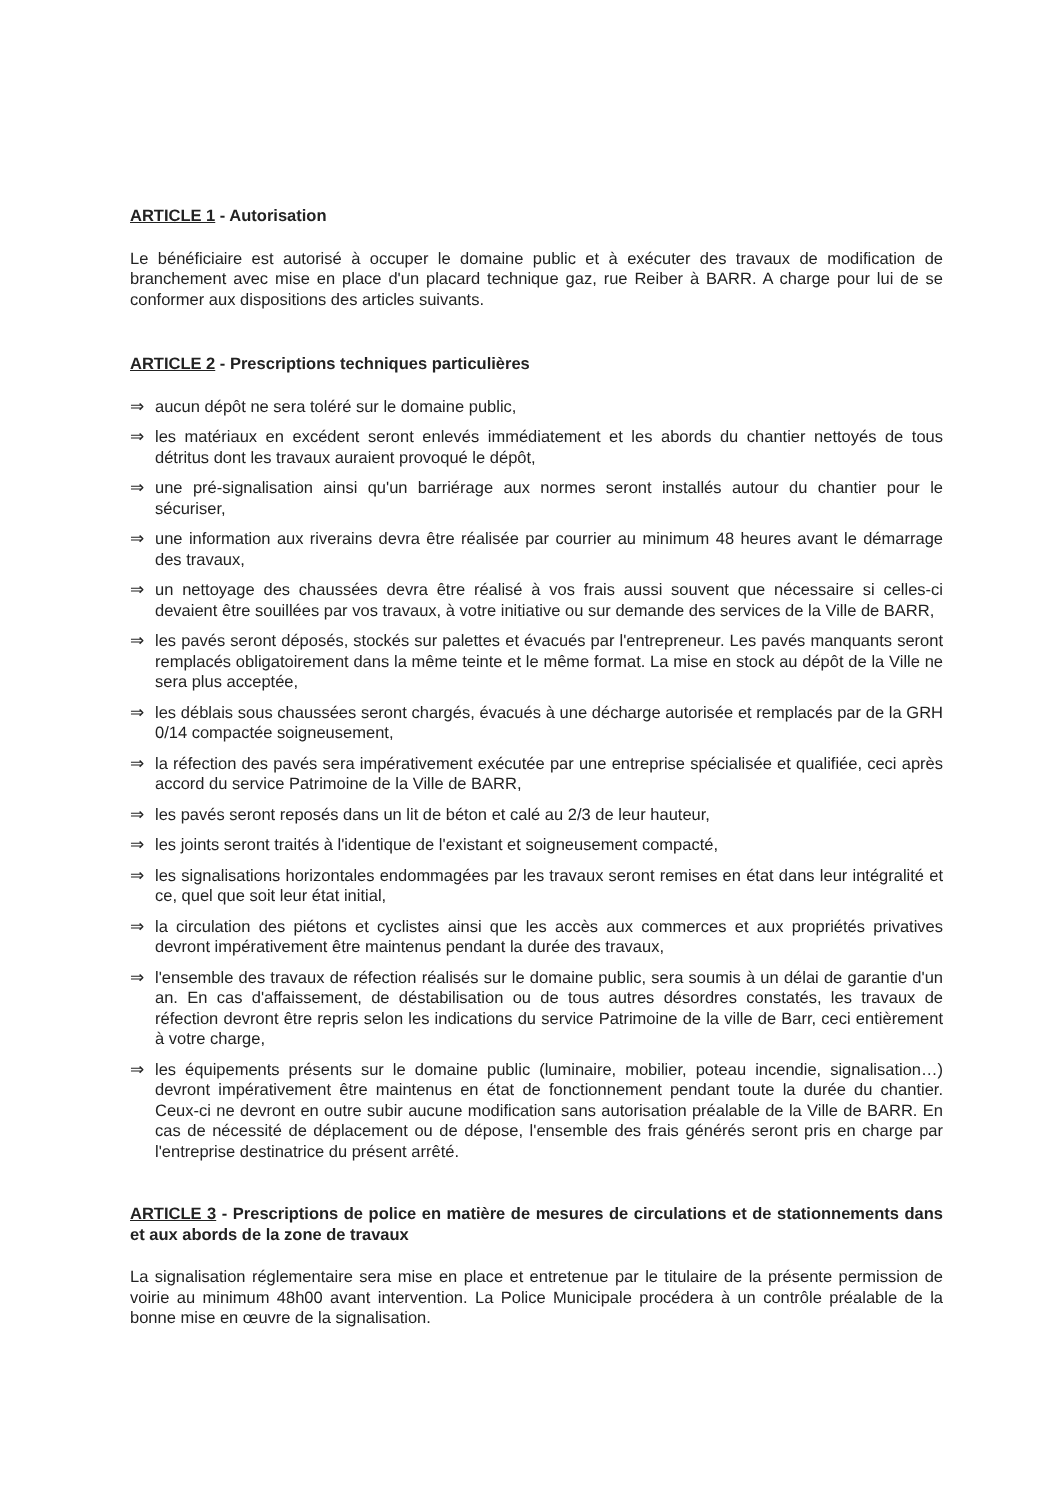ARTICLE 1 - Autorisation
Le bénéficiaire est autorisé à occuper le domaine public et à exécuter des travaux de modification de branchement avec mise en place d'un placard technique gaz, rue Reiber à BARR. A charge pour lui de se conformer aux dispositions des articles suivants.
ARTICLE 2 - Prescriptions techniques particulières
⇒ aucun dépôt ne sera toléré sur le domaine public,
⇒ les matériaux en excédent seront enlevés immédiatement et les abords du chantier nettoyés de tous détritus dont les travaux auraient provoqué le dépôt,
⇒ une pré-signalisation ainsi qu'un barriérage aux normes seront installés autour du chantier pour le sécuriser,
⇒ une information aux riverains devra être réalisée par courrier au minimum 48 heures avant le démarrage des travaux,
⇒ un nettoyage des chaussées devra être réalisé à vos frais aussi souvent que nécessaire si celles-ci devaient être souillées par vos travaux, à votre initiative ou sur demande des services de la Ville de BARR,
⇒ les pavés seront déposés, stockés sur palettes et évacués par l'entrepreneur. Les pavés manquants seront remplacés obligatoirement dans la même teinte et le même format. La mise en stock au dépôt de la Ville ne sera plus acceptée,
⇒ les déblais sous chaussées seront chargés, évacués à une décharge autorisée et remplacés par de la GRH 0/14 compactée soigneusement,
⇒ la réfection des pavés sera impérativement exécutée par une entreprise spécialisée et qualifiée, ceci après accord du service Patrimoine de la Ville de BARR,
⇒ les pavés seront reposés dans un lit de béton et calé au 2/3 de leur hauteur,
⇒ les joints seront traités à l'identique de l'existant et soigneusement compacté,
⇒ les signalisations horizontales endommagées par les travaux seront remises en état dans leur intégralité et ce, quel que soit leur état initial,
⇒ la circulation des piétons et cyclistes ainsi que les accès aux commerces et aux propriétés privatives devront impérativement être maintenus pendant la durée des travaux,
⇒ l'ensemble des travaux de réfection réalisés sur le domaine public, sera soumis à un délai de garantie d'un an. En cas d'affaissement, de déstabilisation ou de tous autres désordres constatés, les travaux de réfection devront être repris selon les indications du service Patrimoine de la ville de Barr, ceci entièrement à votre charge,
⇒ les équipements présents sur le domaine public (luminaire, mobilier, poteau incendie, signalisation…) devront impérativement être maintenus en état de fonctionnement pendant toute la durée du chantier. Ceux-ci ne devront en outre subir aucune modification sans autorisation préalable de la Ville de BARR. En cas de nécessité de déplacement ou de dépose, l'ensemble des frais générés seront pris en charge par l'entreprise destinatrice du présent arrêté.
ARTICLE 3 - Prescriptions de police en matière de mesures de circulations et de stationnements dans et aux abords de la zone de travaux
La signalisation réglementaire sera mise en place et entretenue par le titulaire de la présente permission de voirie au minimum 48h00 avant intervention. La Police Municipale procédera à un contrôle préalable de la bonne mise en œuvre de la signalisation.